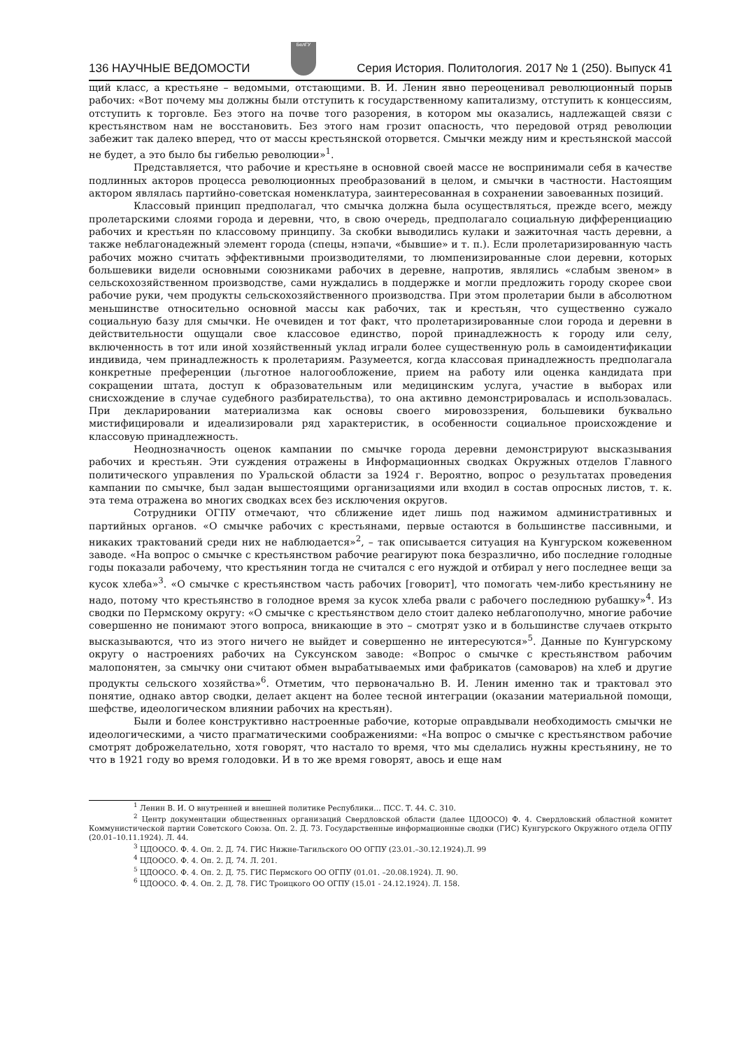136 НАУЧНЫЕ ВЕДОМОСТИ
БелГУ
Серия История. Политология. 2017 № 1 (250). Выпуск 41
щий класс, а крестьяне – ведомыми, отстающими. В. И. Ленин явно переоценивал революционный порыв рабочих: «Вот почему мы должны были отступить к государственному капитализму, отступить к концессиям, отступить к торговле. Без этого на почве того разорения, в котором мы оказались, надлежащей связи с крестьянством нам не восстановить. Без этого нам грозит опасность, что передовой отряд революции забежит так далеко вперед, что от массы крестьянской оторвется. Смычки между ним и крестьянской массой не будет, а это было бы гибелью революции»<sup>1</sup>.
Представляется, что рабочие и крестьяне в основной своей массе не воспринимали себя в качестве подлинных акторов процесса революционных преобразований в целом, и смычки в частности. Настоящим актором являлась партийно-советская номенклатура, заинтересованная в сохранении завоеванных позиций.
Классовый принцип предполагал, что смычка должна была осуществляться, прежде всего, между пролетарскими слоями города и деревни, что, в свою очередь, предполагало социальную дифференциацию рабочих и крестьян по классовому принципу. За скобки выводились кулаки и зажиточная часть деревни, а также неблагонадежный элемент города (спецы, нэпачи, «бывшие» и т. п.). Если пролетаризированную часть рабочих можно считать эффективными производителями, то люмпенизированные слои деревни, которых большевики видели основными союзниками рабочих в деревне, напротив, являлись «слабым звеном» в сельскохозяйственном производстве, сами нуждались в поддержке и могли предложить городу скорее свои рабочие руки, чем продукты сельскохозяйственного производства. При этом пролетарии были в абсолютном меньшинстве относительно основной массы как рабочих, так и крестьян, что существенно сужало социальную базу для смычки. Не очевиден и тот факт, что пролетаризированные слои города и деревни в действительности ощущали свое классовое единство, порой принадлежность к городу или селу, включенность в тот или иной хозяйственный уклад играли более существенную роль в самоидентификации индивида, чем принадлежность к пролетариям. Разумеется, когда классовая принадлежность предполагала конкретные преференции (льготное налогообложение, прием на работу или оценка кандидата при сокращении штата, доступ к образовательным или медицинским услуга, участие в выборах или снисхождение в случае судебного разбирательства), то она активно демонстрировалась и использовалась. При декларировании материализма как основы своего мировоззрения, большевики буквально мистифицировали и идеализировали ряд характеристик, в особенности социальное происхождение и классовую принадлежность.
Неоднозначность оценок кампании по смычке города деревни демонстрируют высказывания рабочих и крестьян. Эти суждения отражены в Информационных сводках Окружных отделов Главного политического управления по Уральской области за 1924 г. Вероятно, вопрос о результатах проведения кампании по смычке, был задан вышестоящими организациями или входил в состав опросных листов, т. к. эта тема отражена во многих сводках всех без исключения округов.
Сотрудники ОГПУ отмечают, что сближение идет лишь под нажимом административных и партийных органов. «О смычке рабочих с крестьянами, первые остаются в большинстве пассивными, и никаких трактований среди них не наблюдается»<sup>2</sup>, – так описывается ситуация на Кунгурском кожевенном заводе. «На вопрос о смычке с крестьянством рабочие реагируют пока безразлично, ибо последние голодные годы показали рабочему, что крестьянин тогда не считался с его нуждой и отбирал у него последнее вещи за кусок хлеба»<sup>3</sup>. «О смычке с крестьянством часть рабочих [говорит], что помогать чем-либо крестьянину не надо, потому что крестьянство в голодное время за кусок хлеба рвали с рабочего последнюю рубашку»<sup>4</sup>. Из сводки по Пермскому округу: «О смычке с крестьянством дело стоит далеко неблагополучно, многие рабочие совершенно не понимают этого вопроса, вникающие в это – смотрят узко и в большинстве случаев открыто высказываются, что из этого ничего не выйдет и совершенно не интересуются»<sup>5</sup>. Данные по Кунгурскому округу о настроениях рабочих на Суксунском заводе: «Вопрос о смычке с крестьянством рабочим малопонятен, за смычку они считают обмен вырабатываемых ими фабрикатов (самоваров) на хлеб и другие продукты сельского хозяйства»<sup>6</sup>. Отметим, что первоначально В. И. Ленин именно так и трактовал это понятие, однако автор сводки, делает акцент на более тесной интеграции (оказании материальной помощи, шефстве, идеологическом влиянии рабочих на крестьян).
Были и более конструктивно настроенные рабочие, которые оправдывали необходимость смычки не идеологическими, а чисто прагматическими соображениями: «На вопрос о смычке с крестьянством рабочие смотрят доброжелательно, хотя говорят, что настало то время, что мы сделались нужны крестьянину, не то что в 1921 году во время голодовки. И в то же время говорят, авось и еще нам
<sup>1</sup> Ленин В. И. О внутренней и внешней политике Республики… ПСС. Т. 44. С. 310.
<sup>2</sup> Центр документации общественных организаций Свердловской области (далее ЦДООСО) Ф. 4. Свердловский областной комитет Коммунистической партии Советского Союза. Оп. 2. Д. 73. Государственные информационные сводки (ГИС) Кунгурского Окружного отдела ОГПУ (20.01–10.11.1924). Л. 44.
<sup>3</sup> ЦДООСО. Ф. 4. Оп. 2. Д. 74. ГИС Нижне-Тагильского ОО ОГПУ (23.01.–30.12.1924).Л. 99
<sup>4</sup> ЦДООСО. Ф. 4. Оп. 2. Д. 74. Л. 201.
<sup>5</sup> ЦДООСО. Ф. 4. Оп. 2. Д. 75. ГИС Пермского ОО ОГПУ (01.01. –20.08.1924). Л. 90.
<sup>6</sup> ЦДООСО. Ф. 4. Оп. 2. Д. 78. ГИС Троицкого ОО ОГПУ (15.01 - 24.12.1924). Л. 158.